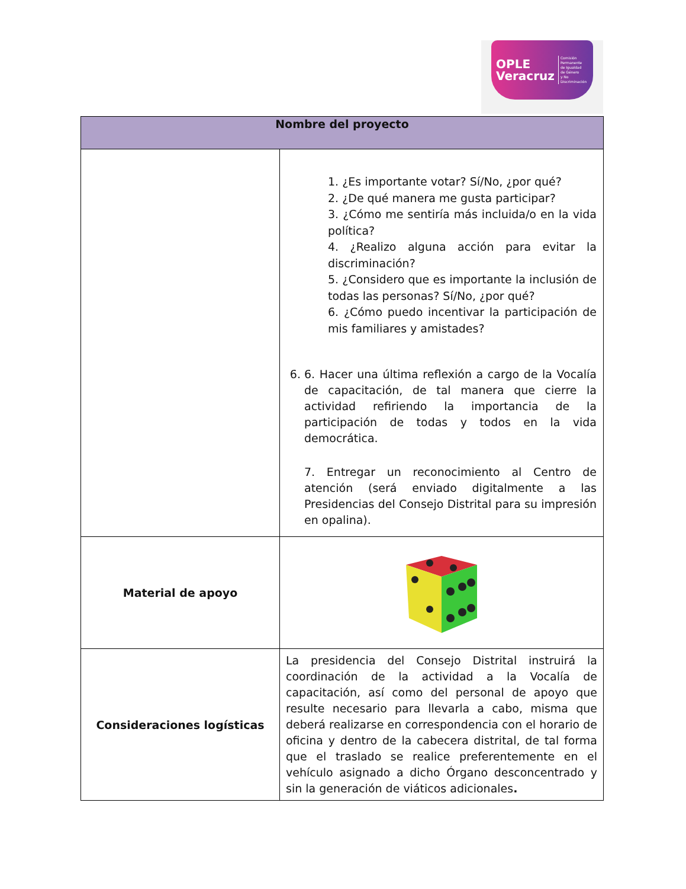OPLE
Veracruz Comisión Permanente
de Igualdad
de Género
y No Discriminación
| Nombre del proyecto | |
| --- | --- |
| | 1. ¿Es importante votar? Sí/No, ¿por qué? 2. ¿De qué manera me gusta participar? 3. ¿Cómo me sentiría más incluida/o en la vida política? 4. ¿Realizo alguna acción para evitar la discriminación? 5. ¿Considero que es importante la inclusión de todas las personas? Sí/No, ¿por qué? 6. ¿Cómo puedo incentivar la participación de mis familiares y amistades? 6. 6. Hacer una última reflexión a cargo de la Vocalía de capacitación, de tal manera que cierre la actividad refiriendo la importancia de la participación de todas y todos en la vida democrática. 7. Entregar un reconocimiento al Centro de atención (será enviado digitalmente a las Presidencias del Consejo Distrital para su impresión en opalina). |
| Material de apoyo | |
| Consideraciones logísticas | La presidencia del Consejo Distrital instruirá la coordinación de la actividad a la Vocalía de capacitación, así como del personal de apoyo que resulte necesario para llevarla a cabo, misma que deberá realizarse en correspondencia con el horario de oficina y dentro de la cabecera distrital, de tal forma que el traslado se realice preferentemente en el vehículo asignado a dicho Órgano desconcentrado y sin la generación de viáticos adicionales . |